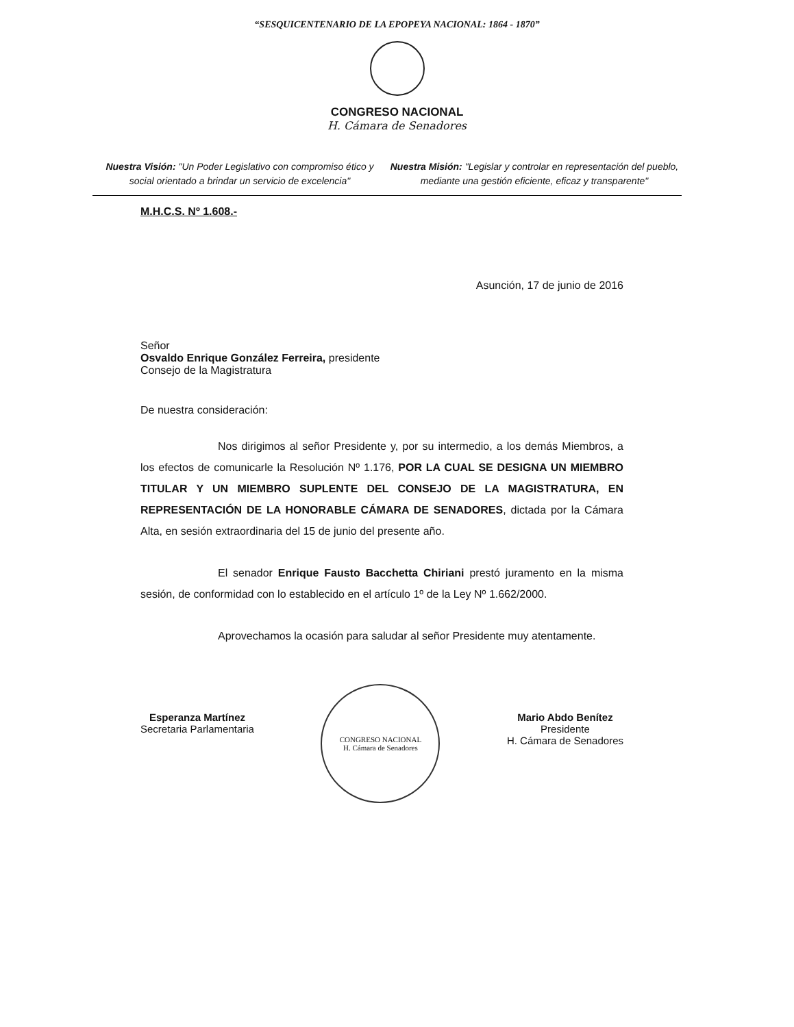“SESQUICENTENARIO DE LA EPOPEYA NACIONAL: 1864 - 1870”
CONGRESO NACIONAL
H. Cámara de Senadores
Nuestra Visión: "Un Poder Legislativo con compromiso ético y social orientado a brindar un servicio de excelencia"
Nuestra Misión: "Legislar y controlar en representación del pueblo, mediante una gestión eficiente, eficaz y transparente"
M.H.C.S. Nº 1.608.-
Asunción, 17 de junio de 2016
Señor
Osvaldo Enrique González Ferreira, presidente
Consejo de la Magistratura
De nuestra consideración:
Nos dirigimos al señor Presidente y, por su intermedio, a los demás Miembros, a los efectos de comunicarle la Resolución Nº 1.176, POR LA CUAL SE DESIGNA UN MIEMBRO TITULAR Y UN MIEMBRO SUPLENTE DEL CONSEJO DE LA MAGISTRATURA, EN REPRESENTACIÓN DE LA HONORABLE CÁMARA DE SENADORES, dictada por la Cámara Alta, en sesión extraordinaria del 15 de junio del presente año.
El senador Enrique Fausto Bacchetta Chiriani prestó juramento en la misma sesión, de conformidad con lo establecido en el artículo 1º de la Ley Nº 1.662/2000.
Aprovechamos la ocasión para saludar al señor Presidente muy atentamente.
Esperanza Martínez
Secretaria Parlamentaria
CONGRESO NACIONAL
H. Cámara de Senadores
Mario Abdo Benítez
Presidente
H. Cámara de Senadores